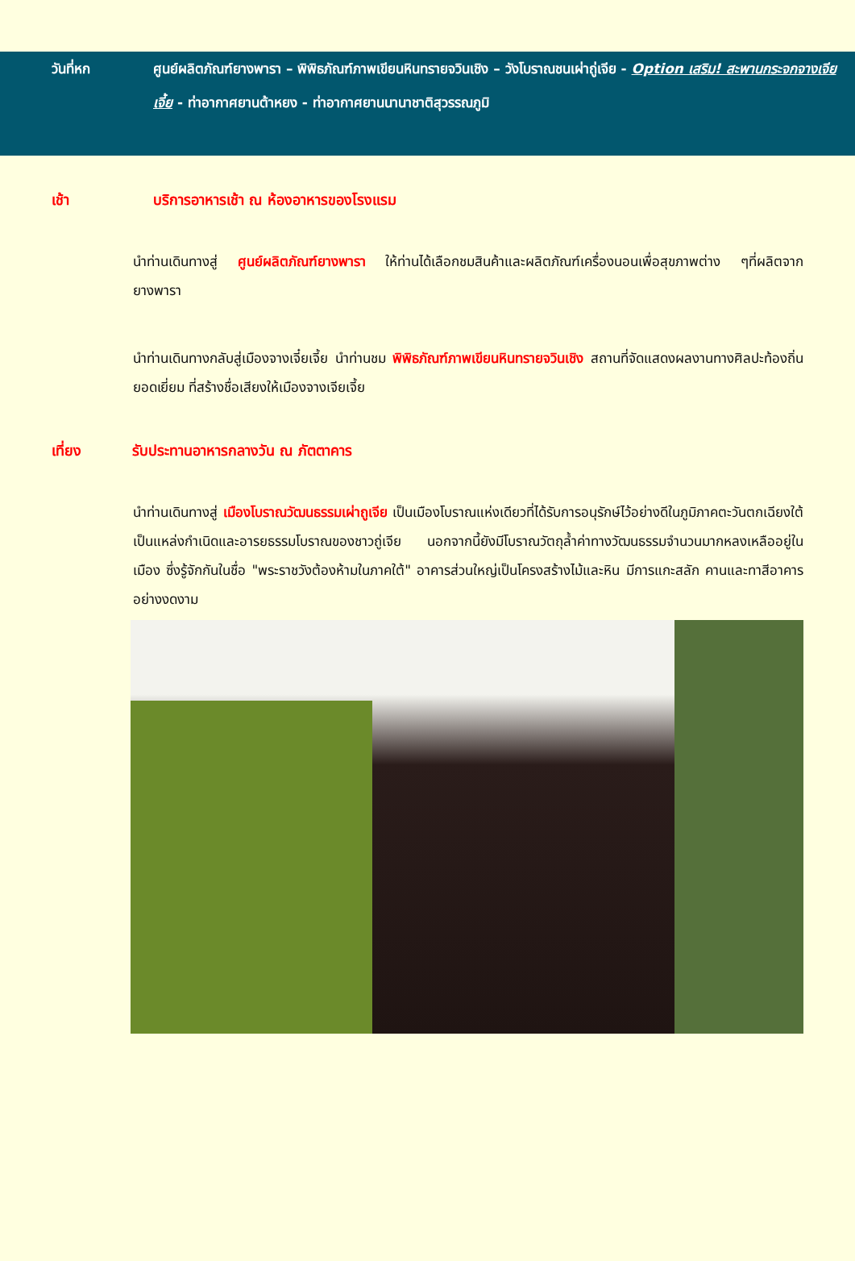วันที่หก ศูนย์ผลิตภัณฑ์ยางพารา – พิพิธภัณฑ์ภาพเขียนหินทรายจวินเชิง – วังโบราณชนเผ่าถู่เจีย - Option เสริม! สะพานกระจกจางเจียเจี้ย - ท่าอากาศยานต้าหยง - ท่าอากาศยานนานาชาติสุวรรณภูมิ
เช้า บริการอาหารเช้า ณ ห้องอาหารของโรงแรม
นำท่านเดินทางสู่ ศูนย์ผลิตภัณฑ์ยางพารา ให้ท่านได้เลือกชมสินค้าและผลิตภัณฑ์เครื่องนอนเพื่อสุขภาพต่าง ๆที่ผลิตจากยางพารา
นำท่านเดินทางกลับสู่เมืองจางเจี๋ยเจี้ย นำท่านชม พิพิธภัณฑ์ภาพเขียนหินทรายจวินเชิง สถานที่จัดแสดงผลงานทางศิลปะท้องถิ่นยอดเยี่ยม ที่สร้างชื่อเสียงให้เมืองจางเจียเจี้ย
เที่ยง รับประทานอาหารกลางวัน ณ ภัตตาคาร
นำท่านเดินทางสู่ เมืองโบราณวัฒนธรรมเผ่าถูเจีย เป็นเมืองโบราณแห่งเดียวที่ได้รับการอนุรักษ์ไว้อย่างดีในภูมิภาคตะวันตกเฉียงใต้ เป็นแหล่งกำเนิดและอารยธรรมโบราณของชาวถู่เจีย นอกจากนี้ยังมีโบราณวัตถุล้ำค่าทางวัฒนธรรมจำนวนมากหลงเหลืออยู่ในเมือง ซึ่งรู้จักกันในชื่อ "พระราชวังต้องห้ามในภาคใต้" อาคารส่วนใหญ่เป็นโครงสร้างไม้และหิน มีการแกะสลัก คานและทาสีอาคารอย่างงดงาม